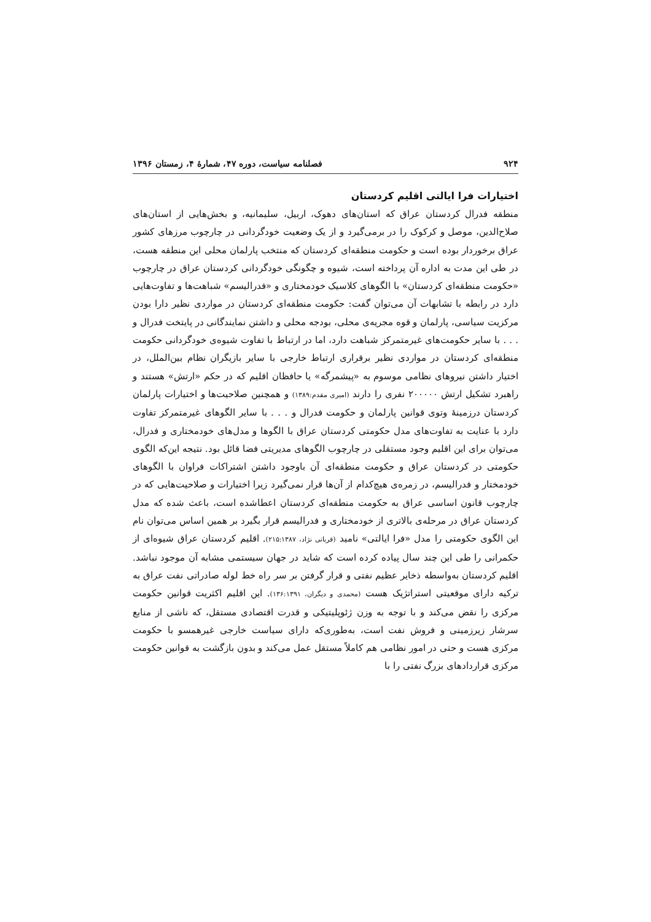۹۲۴ فصلنامه سیاست، دوره ۴۷، شمارهٔ ۴، زمستان ۱۳۹۶
اختیارات فرا ایالتی اقلیم کردستان
منطقه فدرال کردستان عراق که استان‌های دهوک، اربیل، سلیمانیه، و بخش‌هایی از استان‌های صلاح‌الدین، موصل و کرکوک را در برمی‌گیرد و از یک وضعیت خودگردانی در چارچوب مرزهای کشور عراق برخوردار بوده است و حکومت منطقه‌ای کردستان که منتخب پارلمان محلی این منطقه هست، در طی این مدت به اداره آن پرداخته است، شیوه و چگونگی خودگردانی کردستان عراق در چارچوب «حکومت منطقه‌ای کردستان» با الگوهای کلاسیک خودمختاری و «فدرالیسم» شباهت‌ها و تفاوت‌هایی دارد در رابطه با تشابهات آن می‌توان گفت: حکومت منطقه‌ای کردستان در مواردی نظیر دارا بودن مرکزیت سیاسی، پارلمان و قوه مجریه‌ی محلی، بودجه محلی و داشتن نمایندگانی در پایتخت فدرال و . . . با سایر حکومت‌های غیرمتمرکز شباهت دارد، اما در ارتباط با تفاوت شیوه‌ی خودگردانی حکومت منطقه‌ای کردستان در مواردی نظیر برقراری ارتباط خارجی با سایر بازیگران نظام بین‌الملل، در اختیار داشتن نیروهای نظامی موسوم به «پیشمرگه» یا حافظان اقلیم که در حکم «ارتش» هستند و راهبرد تشکیل ارتش ۲۰۰۰۰۰ نفری را دارند (امیری مقدم:۱۳۸۹) و همچنین صلاحیت‌ها و اختیارات پارلمان کردستان درزمینهٔ وتوی قوانین پارلمان و حکومت فدرال و . . . با سایر الگوهای غیرمتمرکز تفاوت دارد با عنایت به تفاوت‌های مدل حکومتی کردستان عراق با الگوها و مدل‌های خودمختاری و فدرال، می‌توان برای این اقلیم وجود مستقلی در چارچوب الگوهای مدیریتی فضا قائل بود. نتیجه این‌که الگوی حکومتی در کردستان عراق و حکومت منطقه‌ای آن باوجود داشتن اشتراکات فراوان با الگوهای خودمختار و فدرالیسم، در زمره‌ی هیچ‌کدام از آن‌ها قرار نمی‌گیرد زیرا اختیارات و صلاحیت‌هایی که در چارچوب قانون اساسی عراق به حکومت منطقه‌ای کردستان اعطاشده است، باعث شده که مدل کردستان عراق در مرحله‌ی بالاتری از خودمختاری و فدرالیسم قرار بگیرد بر همین اساس می‌توان نام این الگوی حکومتی را مدل «فرا ایالتی» نامید (قربانی نژاد، ۲۱۵:۱۳۸۷). اقلیم کردستان عراق شیوه‌ای از حکمرانی را طی این چند سال پیاده کرده است که شاید در جهان سیستمی مشابه آن موجود نباشد. اقلیم کردستان به‌واسطه ذخایر عظیم نفتی و قرار گرفتن بر سر راه خط لوله صادراتی نفت عراق به ترکیه دارای موقعیتی استراتژیک هست (محمدی و دیگران، ۱۳۶:۱۳۹۱). این اقلیم اکثریت قوانین حکومت مرکزی را نقض می‌کند و با توجه به وزن ژئوپلیتیکی و قدرت اقتصادی مستقل، که ناشی از منابع سرشار زیرزمینی و فروش نفت است، به‌طوری‌که دارای سیاست خارجی غیرهمسو با حکومت مرکزی هست و حتی در امور نظامی هم کاملاً مستقل عمل می‌کند و بدون بازگشت به قوانین حکومت مرکزی قراردادهای بزرگ نفتی را با